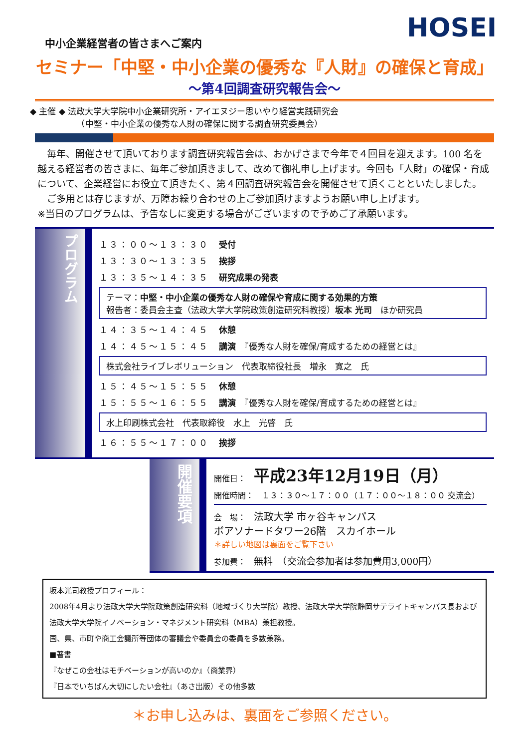HOSEI
中小企業経営者の皆さまへご案内
セミナー「中堅・中小企業の優秀な『人財』の確保と育成」
～第4回調査研究報告会～
◆ 主催 ◆ 法政大学大学院中小企業研究所・アイエヌジー思いやり経営実践研究会
　　　　　　（中堅・中小企業の優秀な人財の確保に関する調査研究委員会）
　毎年、開催させて頂いております調査研究報告会は、おかげさまで今年で４回目を迎えます。100 名を越える経営者の皆さまに、毎年ご参加頂きまして、改めて御礼申し上げます。今回も「人財」の確保・育成について、企業経営にお役立て頂きたく、第４回調査研究報告会を開催させて頂くことといたしました。
　ご多用とは存じますが、万障お繰り合わせの上ご参加頂けますようお願い申し上げます。
※当日のプログラムは、予告なしに変更する場合がございますので予めご了承願います。
プログラム
１３：００～１３：３０ 受付
１３：３０～１３：３５ 挨拶
１３：３５～１４：３５ 研究成果の発表
テーマ：中堅・中小企業の優秀な人財の確保や育成に関する効果的方策
報告者：委員会主査（法政大学大学院政策創造研究科教授）坂本 光司　ほか研究員
１４：３５～１４：４５ 休憩
１４：４５～１５：４５ 講演　『優秀な人財を確保/育成するための経営とは』
株式会社ライブレボリューション　代表取締役社長　増永　寛之　氏
１５：４５～１５：５５ 休憩
１５：５５～１６：５５ 講演　『優秀な人財を確保/育成するための経営とは』
水上印刷株式会社　代表取締役　水上　光啓　氏
１６：５５～１７：００ 挨拶
開催要項
開催日：　平成23年12月19日（月）
開催時間：　１３：３０～１７：００（１７：００～１８：００ 交流会）
会　場：　法政大学 市ヶ谷キャンパス
ボアソナードタワー26階　スカイホール
＊詳しい地図は裏面をご覧下さい
参加費：　無料　（交流会参加者は参加費用3,000円）
坂本光司教授プロフィール：
2008年4月より法政大学大学院政策創造研究科（地域づくり大学院）教授、法政大学大学院静岡サテライトキャンパス長および法政大学大学院イノベーション・マネジメント研究科（MBA）兼担教授。
国、県、市町や商工会議所等団体の審議会や委員会の委員を多数兼務。
■著書
『なぜこの会社はモチベーションが高いのか』（商業界）
『日本でいちばん大切にしたい会社』（あさ出版）その他多数
＊お申し込みは、裏面をご参照ください。